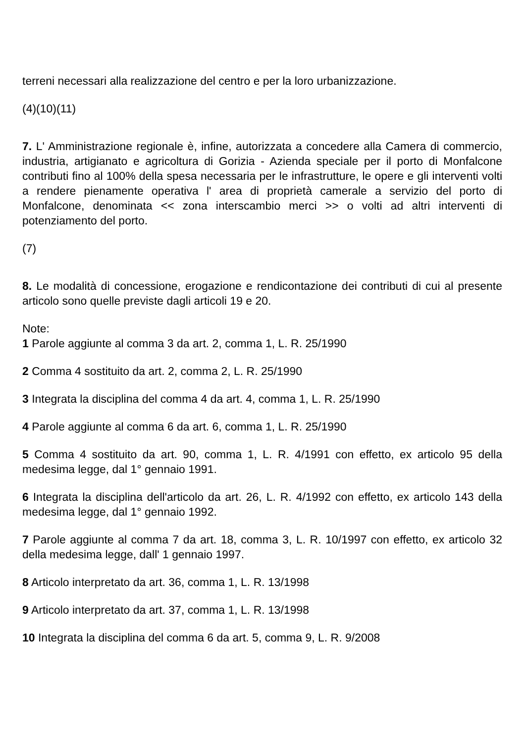terreni necessari alla realizzazione del centro e per la loro urbanizzazione.
(4)(10)(11)
7. L' Amministrazione regionale è, infine, autorizzata a concedere alla Camera di commercio, industria, artigianato e agricoltura di Gorizia - Azienda speciale per il porto di Monfalcone contributi fino al 100% della spesa necessaria per le infrastrutture, le opere e gli interventi volti a rendere pienamente operativa l' area di proprietà camerale a servizio del porto di Monfalcone, denominata << zona interscambio merci >> o volti ad altri interventi di potenziamento del porto.
(7)
8. Le modalità di concessione, erogazione e rendicontazione dei contributi di cui al presente articolo sono quelle previste dagli articoli 19 e 20.
Note:
1 Parole aggiunte al comma 3 da art. 2, comma 1, L. R. 25/1990
2 Comma 4 sostituito da art. 2, comma 2, L. R. 25/1990
3 Integrata la disciplina del comma 4 da art. 4, comma 1, L. R. 25/1990
4 Parole aggiunte al comma 6 da art. 6, comma 1, L. R. 25/1990
5 Comma 4 sostituito da art. 90, comma 1, L. R. 4/1991 con effetto, ex articolo 95 della medesima legge, dal 1° gennaio 1991.
6 Integrata la disciplina dell'articolo da art. 26, L. R. 4/1992 con effetto, ex articolo 143 della medesima legge, dal 1° gennaio 1992.
7 Parole aggiunte al comma 7 da art. 18, comma 3, L. R. 10/1997 con effetto, ex articolo 32 della medesima legge, dall' 1 gennaio 1997.
8 Articolo interpretato da art. 36, comma 1, L. R. 13/1998
9 Articolo interpretato da art. 37, comma 1, L. R. 13/1998
10 Integrata la disciplina del comma 6 da art. 5, comma 9, L. R. 9/2008